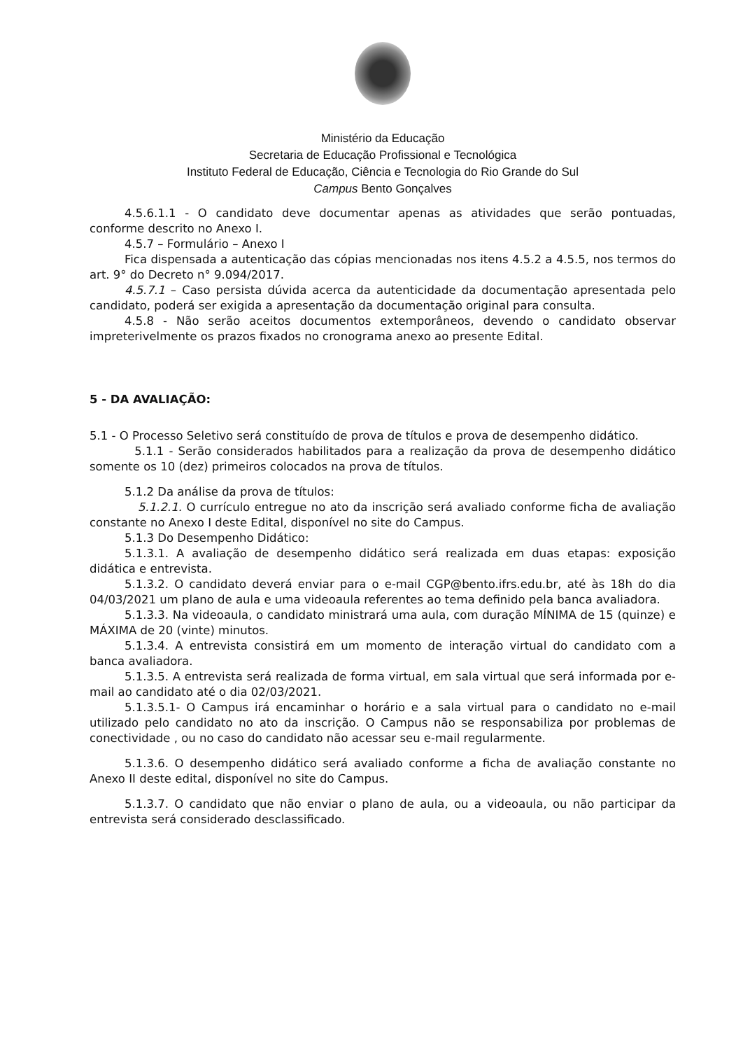Ministério da Educação
Secretaria de Educação Profissional e Tecnológica
Instituto Federal de Educação, Ciência e Tecnologia do Rio Grande do Sul
Campus Bento Gonçalves
4.5.6.1.1 - O candidato deve documentar apenas as atividades que serão pontuadas, conforme descrito no Anexo I.
4.5.7 – Formulário – Anexo I
Fica dispensada a autenticação das cópias mencionadas nos itens 4.5.2 a 4.5.5, nos termos do art. 9° do Decreto n° 9.094/2017.
4.5.7.1 – Caso persista dúvida acerca da autenticidade da documentação apresentada pelo candidato, poderá ser exigida a apresentação da documentação original para consulta.
4.5.8 - Não serão aceitos documentos extemporâneos, devendo o candidato observar impreterivelmente os prazos fixados no cronograma anexo ao presente Edital.
5 - DA AVALIAÇÃO:
5.1 - O Processo Seletivo será constituído de prova de títulos e prova de desempenho didático.
5.1.1 - Serão considerados habilitados para a realização da prova de desempenho didático somente os 10 (dez) primeiros colocados na prova de títulos.
5.1.2 Da análise da prova de títulos:
5.1.2.1. O currículo entregue no ato da inscrição será avaliado conforme ficha de avaliação constante no Anexo I deste Edital, disponível no site do Campus.
5.1.3 Do Desempenho Didático:
5.1.3.1. A avaliação de desempenho didático será realizada em duas etapas: exposição didática e entrevista.
5.1.3.2. O candidato deverá enviar para o e-mail CGP@bento.ifrs.edu.br, até às 18h do dia 04/03/2021 um plano de aula e uma videoaula referentes ao tema definido pela banca avaliadora.
5.1.3.3. Na videoaula, o candidato ministrará uma aula, com duração MÍNIMA de 15 (quinze) e MÁXIMA de 20 (vinte) minutos.
5.1.3.4. A entrevista consistirá em um momento de interação virtual do candidato com a banca avaliadora.
5.1.3.5. A entrevista será realizada de forma virtual, em sala virtual que será informada por e-mail ao candidato até o dia 02/03/2021.
5.1.3.5.1- O Campus irá encaminhar o horário e a sala virtual para o candidato no e-mail utilizado pelo candidato no ato da inscrição. O Campus não se responsabiliza por problemas de conectividade , ou no caso do candidato não acessar seu e-mail regularmente.
5.1.3.6. O desempenho didático será avaliado conforme a ficha de avaliação constante no Anexo II deste edital, disponível no site do Campus.
5.1.3.7. O candidato que não enviar o plano de aula, ou a videoaula, ou não participar da entrevista será considerado desclassificado.